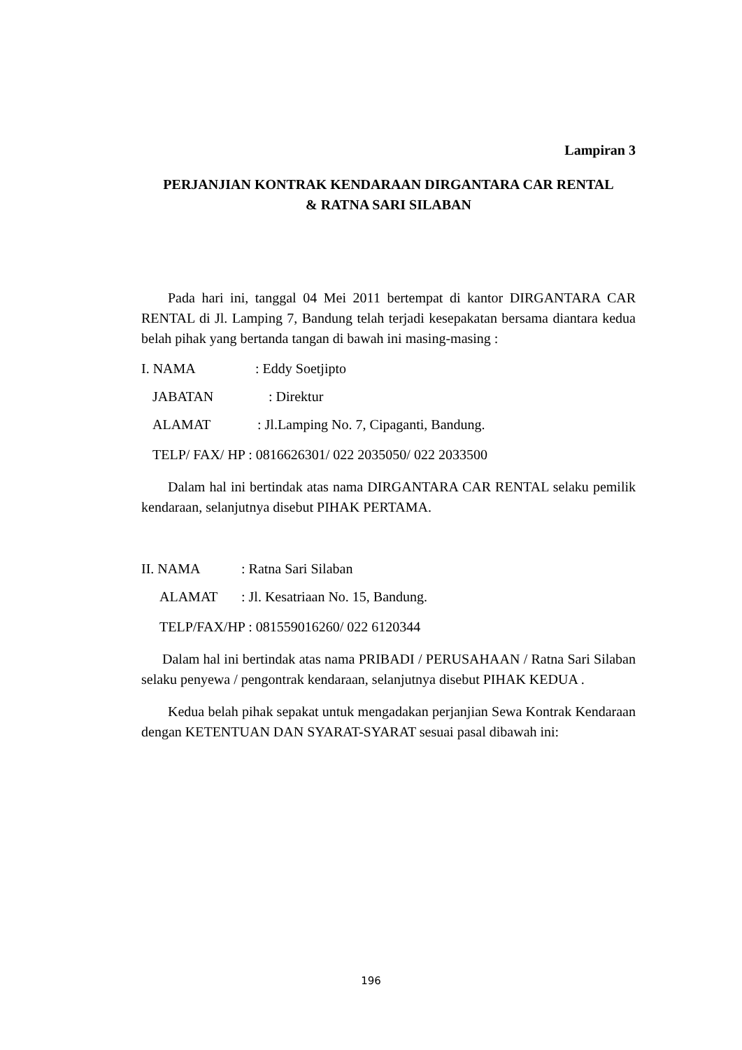Lampiran 3
PERJANJIAN KONTRAK KENDARAAN DIRGANTARA CAR RENTAL
& RATNA SARI SILABAN
Pada hari ini, tanggal 04 Mei 2011 bertempat di kantor DIRGANTARA CAR RENTAL di Jl. Lamping 7, Bandung telah terjadi kesepakatan bersama diantara kedua belah pihak yang bertanda tangan di bawah ini masing-masing :
I. NAMA: Eddy Soetjipto
JABATAN: Direktur
ALAMAT: Jl.Lamping No. 7, Cipaganti, Bandung.
TELP/ FAX/ HP : 0816626301/ 022 2035050/ 022 2033500
Dalam hal ini bertindak atas nama DIRGANTARA CAR RENTAL selaku pemilik kendaraan, selanjutnya disebut PIHAK PERTAMA.
II. NAMA: Ratna Sari Silaban
ALAMAT: Jl. Kesatriaan No. 15, Bandung.
TELP/FAX/HP : 081559016260/ 022 6120344
Dalam hal ini bertindak atas nama PRIBADI / PERUSAHAAN / Ratna Sari Silaban selaku penyewa / pengontrak kendaraan, selanjutnya disebut PIHAK KEDUA .
Kedua belah pihak sepakat untuk mengadakan perjanjian Sewa Kontrak Kendaraan dengan KETENTUAN DAN SYARAT-SYARAT sesuai pasal dibawah ini:
196